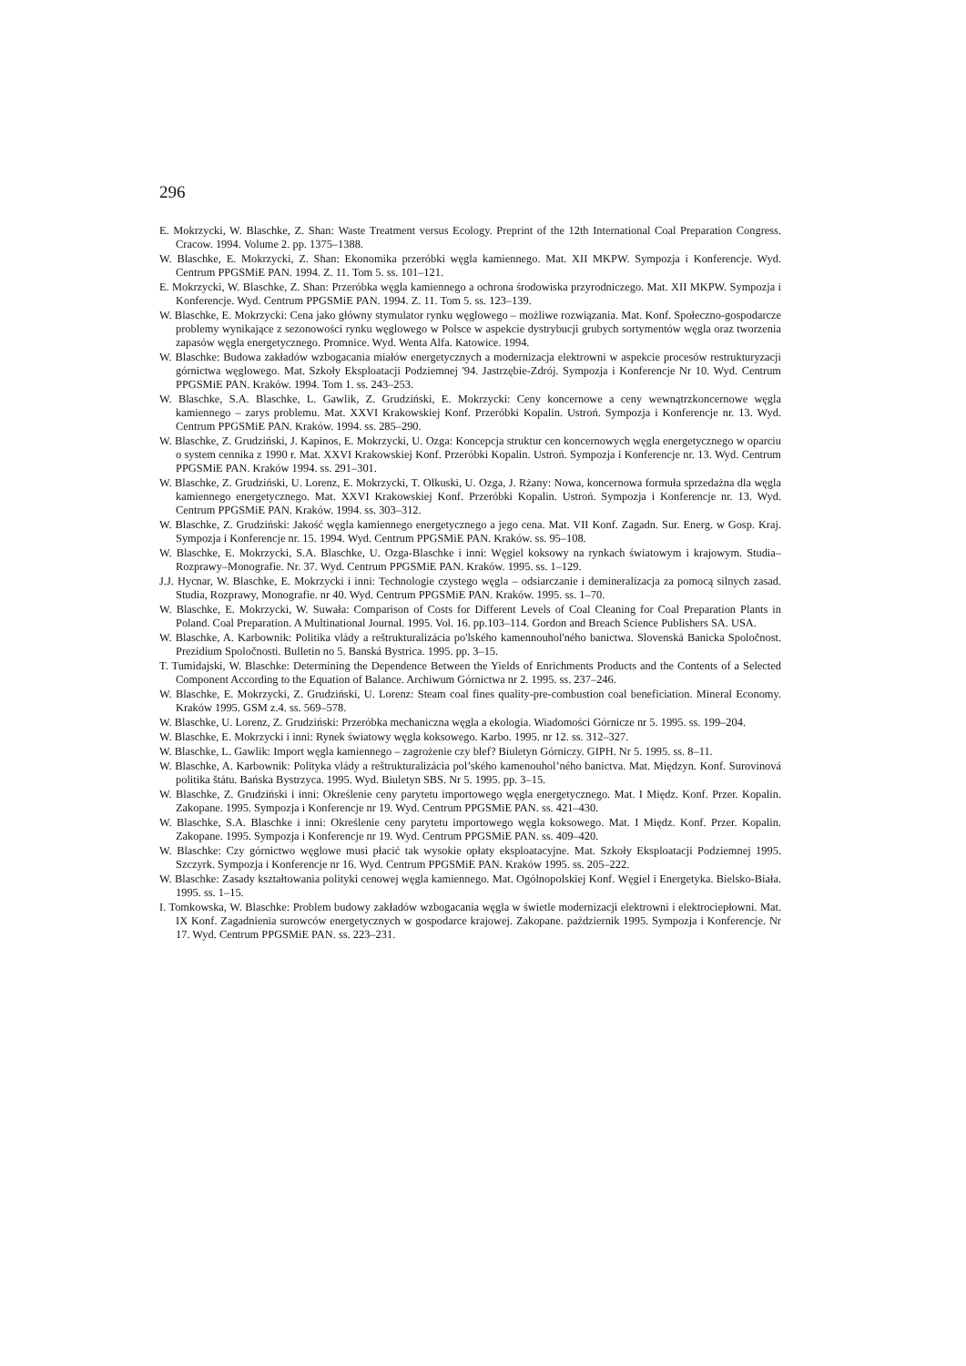296
E. Mokrzycki, W. Blaschke, Z. Shan: Waste Treatment versus Ecology. Preprint of the 12th International Coal Preparation Congress. Cracow. 1994. Volume 2. pp. 1375–1388.
W. Blaschke, E. Mokrzycki, Z. Shan: Ekonomika przeróbki węgla kamiennego. Mat. XII MKPW. Sympozja i Konferencje. Wyd. Centrum PPGSMiE PAN. 1994. Z. 11. Tom 5. ss. 101–121.
E. Mokrzycki, W. Blaschke, Z. Shan: Przeróbka węgla kamiennego a ochrona środowiska przyrodniczego. Mat. XII MKPW. Sympozja i Konferencje. Wyd. Centrum PPGSMiE PAN. 1994. Z. 11. Tom 5. ss. 123–139.
W. Blaschke, E. Mokrzycki: Cena jako główny stymulator rynku węglowego – możliwe rozwiązania. Mat. Konf. Społeczno-gospodarcze problemy wynikające z sezonowości rynku węglowego w Polsce w aspekcie dystrybucji grubych sortymentów węgla oraz tworzenia zapasów węgla energetycznego. Promnice. Wyd. Wenta Alfa. Katowice. 1994.
W. Blaschke: Budowa zakładów wzbogacania miałów energetycznych a modernizacja elektrowni w aspekcie procesów restrukturyzacji górnictwa węglowego. Mat. Szkoły Eksploatacji Podziemnej '94. Jastrzębie-Zdrój. Sympozja i Konferencje Nr 10. Wyd. Centrum PPGSMiE PAN. Kraków. 1994. Tom 1. ss. 243–253.
W. Blaschke, S.A. Blaschke, L. Gawlik, Z. Grudziński, E. Mokrzycki: Ceny koncernowe a ceny wewnątrzkoncernowe węgla kamiennego – zarys problemu. Mat. XXVI Krakowskiej Konf. Przeróbki Kopalin. Ustroń. Sympozja i Konferencje nr. 13. Wyd. Centrum PPGSMiE PAN. Kraków. 1994. ss. 285–290.
W. Blaschke, Z. Grudziński, J. Kapinos, E. Mokrzycki, U. Ozga: Koncepcja struktur cen koncernowych węgla energetycznego w oparciu o system cennika z 1990 r. Mat. XXVI Krakowskiej Konf. Przeróbki Kopalin. Ustroń. Sympozja i Konferencje nr. 13. Wyd. Centrum PPGSMiE PAN. Kraków 1994. ss. 291–301.
W. Blaschke, Z. Grudziński, U. Lorenz, E. Mokrzycki, T. Olkuski, U. Ozga, J. Rżany: Nowa, koncernowa formuła sprzedażna dla węgla kamiennego energetycznego. Mat. XXVI Krakowskiej Konf. Przeróbki Kopalin. Ustroń. Sympozja i Konferencje nr. 13. Wyd. Centrum PPGSMiE PAN. Kraków. 1994. ss. 303–312.
W. Blaschke, Z. Grudziński: Jakość węgla kamiennego energetycznego a jego cena. Mat. VII Konf. Zagadn. Sur. Energ. w Gosp. Kraj. Sympozja i Konferencje nr. 15. 1994. Wyd. Centrum PPGSMiE PAN. Kraków. ss. 95–108.
W. Blaschke, E. Mokrzycki, S.A. Blaschke, U. Ozga-Blaschke i inni: Węgiel koksowy na rynkach światowym i krajowym. Studia–Rozprawy–Monografie. Nr. 37. Wyd. Centrum PPGSMiE PAN. Kraków. 1995. ss. 1–129.
J.J. Hycnar, W. Blaschke, E. Mokrzycki i inni: Technologie czystego węgla – odsiarczanie i demineralizacja za pomocą silnych zasad. Studia, Rozprawy, Monografie. nr 40. Wyd. Centrum PPGSMiE PAN. Kraków. 1995. ss. 1–70.
W. Blaschke, E. Mokrzycki, W. Suwała: Comparison of Costs for Different Levels of Coal Cleaning for Coal Preparation Plants in Poland. Coal Preparation. A Multinational Journal. 1995. Vol. 16. pp.103–114. Gordon and Breach Science Publishers SA. USA.
W. Blaschke, A. Karbownik: Politika vlády a reštrukturalizácia po'lského kamennouhol'ného banictwa. Slovenská Banicka Spoločnost. Prezidium Spoločnosti. Bulletin no 5. Banská Bystrica. 1995. pp. 3–15.
T. Tumidajski, W. Blaschke: Determining the Dependence Between the Yields of Enrichments Products and the Contents of a Selected Component According to the Equation of Balance. Archiwum Górnictwa nr 2. 1995. ss. 237–246.
W. Blaschke, E. Mokrzycki, Z. Grudziński, U. Lorenz: Steam coal fines quality-pre-combustion coal beneficiation. Mineral Economy. Kraków 1995. GSM z.4. ss. 569–578.
W. Blaschke, U. Lorenz, Z. Grudziński: Przeróbka mechaniczna węgla a ekologia. Wiadomości Górnicze nr 5. 1995. ss. 199–204.
W. Blaschke, E. Mokrzycki i inni: Rynek światowy węgla koksowego. Karbo. 1995. nr 12. ss. 312–327.
W. Blaschke, L. Gawlik: Import węgla kamiennego – zagrożenie czy blef? Biuletyn Górniczy. GIPH. Nr 5. 1995. ss. 8–11.
W. Blaschke, A. Karbownik: Polityka vlády a reštrukturalizácia pol’ského kamenouhol’ného banictva. Mat. Międzyn. Konf. Surovinová politika štátu. Bańska Bystrzyca. 1995. Wyd. Biuletyn SBS. Nr 5. 1995. pp. 3–15.
W. Blaschke, Z. Grudziński i inni: Określenie ceny parytetu importowego węgla energetycznego. Mat. I Międz. Konf. Przer. Kopalin. Zakopane. 1995. Sympozja i Konferencje nr 19. Wyd. Centrum PPGSMiE PAN. ss. 421–430.
W. Blaschke, S.A. Blaschke i inni: Określenie ceny parytetu importowego węgla koksowego. Mat. I Międz. Konf. Przer. Kopalin. Zakopane. 1995. Sympozja i Konferencje nr 19. Wyd. Centrum PPGSMiE PAN. ss. 409–420.
W. Blaschke: Czy górnictwo węglowe musi płacić tak wysokie opłaty eksploatacyjne. Mat. Szkoły Eksploatacji Podziemnej 1995. Szczyrk. Sympozja i Konferencje nr 16. Wyd. Centrum PPGSMiE PAN. Kraków 1995. ss. 205–222.
W. Blaschke: Zasady kształtowania polityki cenowej węgla kamiennego. Mat. Ogólnopolskiej Konf. Węgiel i Energetyka. Bielsko-Biała. 1995. ss. 1–15.
I. Tomkowska, W. Blaschke: Problem budowy zakładów wzbogacania węgla w świetle modernizacji elektrowni i elektrociepłowni. Mat. IX Konf. Zagadnienia surowców energetycznych w gospodarce krajowej. Zakopane. październik 1995. Sympozja i Konferencje. Nr 17. Wyd. Centrum PPGSMiE PAN. ss. 223–231.